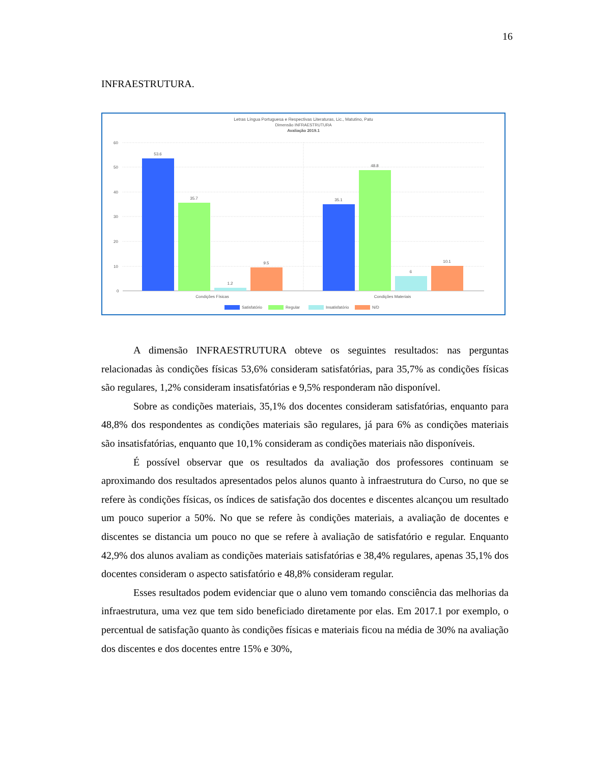16
INFRAESTRUTURA.
Letras Língua Portuguesa e Respectivas Literaturas, Lic., Matutino, Patu
Dimensão INFRAESTRUTURA
Avaliação 2019.1
60
50
40
30
20
10
0
53.6
35.7
1.2
9.5
35.1
48.8
6
10.1
Condições Físicas
Condições Materiais
Satisfatório
Regular
Insatisfatório
N/D
A dimensão INFRAESTRUTURA obteve os seguintes resultados: nas perguntas relacionadas às condições físicas 53,6% consideram satisfatórias, para 35,7% as condições físicas são regulares, 1,2% consideram insatisfatórias e 9,5% responderam não disponível.
Sobre as condições materiais, 35,1% dos docentes consideram satisfatórias, enquanto para 48,8% dos respondentes as condições materiais são regulares, já para 6% as condições materiais são insatisfatórias, enquanto que 10,1% consideram as condições materiais não disponíveis.
É possível observar que os resultados da avaliação dos professores continuam se aproximando dos resultados apresentados pelos alunos quanto à infraestrutura do Curso, no que se refere às condições físicas, os índices de satisfação dos docentes e discentes alcançou um resultado um pouco superior a 50%. No que se refere às condições materiais, a avaliação de docentes e discentes se distancia um pouco no que se refere à avaliação de satisfatório e regular. Enquanto 42,9% dos alunos avaliam as condições materiais satisfatórias e 38,4% regulares, apenas 35,1% dos docentes consideram o aspecto satisfatório e 48,8% consideram regular.
Esses resultados podem evidenciar que o aluno vem tomando consciência das melhorias da infraestrutura, uma vez que tem sido beneficiado diretamente por elas. Em 2017.1 por exemplo, o percentual de satisfação quanto às condições físicas e materiais ficou na média de 30% na avaliação dos discentes e dos docentes entre 15% e 30%,